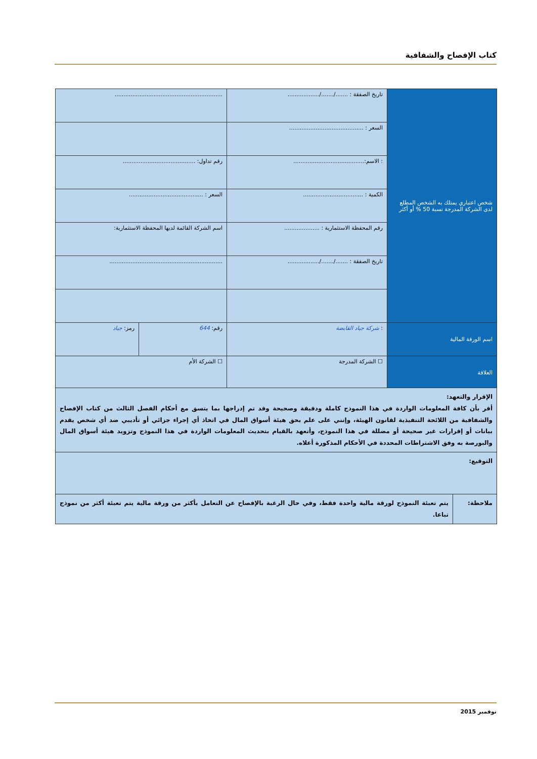كتاب الإفصاح والشفافية
| شخص اعتباري يمتلك به الشخص المطلع لدى الشركة المدرجة نسبة 50 % أو أكثر | تاريخ الصفقة : ......./......./.................. | ............................................................. |
| | السعر : .......................................... | |
| | : الاسم:........................................ | رقم تداول: ......................................... |
| | الكمية : .................................. | السعر : .......................................... |
| | رقم المحفظة الاستثمارية : .................... | اسم الشركة القائمة لديها المحفظة الاستثمارية: |
| | تاريخ الصفقة : ......./......./.................. | ................................................................ |
| اسم الورقة المالية | : شركة جياد القابضة | / رقم: 644 / رمز: جياد / |
| العلاقة | ☐ الشركة المدرجة | ☐ الشركة الأم |
| الإقرار والتعهد: أقر بأن كافة المعلومات الواردة في هذا النموذج كاملة ودقيقة وصحيحة وقد تم إدراجها بما يتسق مع أحكام الفصل الثالث من كتاب الإفصاح والشفافية من اللائحة التنفيذية لقانون الهيئة، وإنني على علم بحق هيئة أسواق المال في اتخاذ أي إجراء جزائي أو تأديبي ضد أي شخص يقدم بيانات أو إقرارات غير صحيحة أو مضللة في هذا النموذج، وأتعهد بالقيام بتحديث المعلومات الواردة في هذا النموذج وتزويد هيئة أسواق المال والبورصة به وفق الاشتراطات المحددة في الأحكام المذكورة أعلاه. | |
| التوقيع: | |
| ملاحظة: | يتم تعبئة النموذج لورقة مالية واحدة فقط، وفي حال الرغبة بالإفصاح عن التعامل بأكثر من ورقة مالية يتم تعبئة أكثر من نموذج تباعا. |
نوفمبر 2015